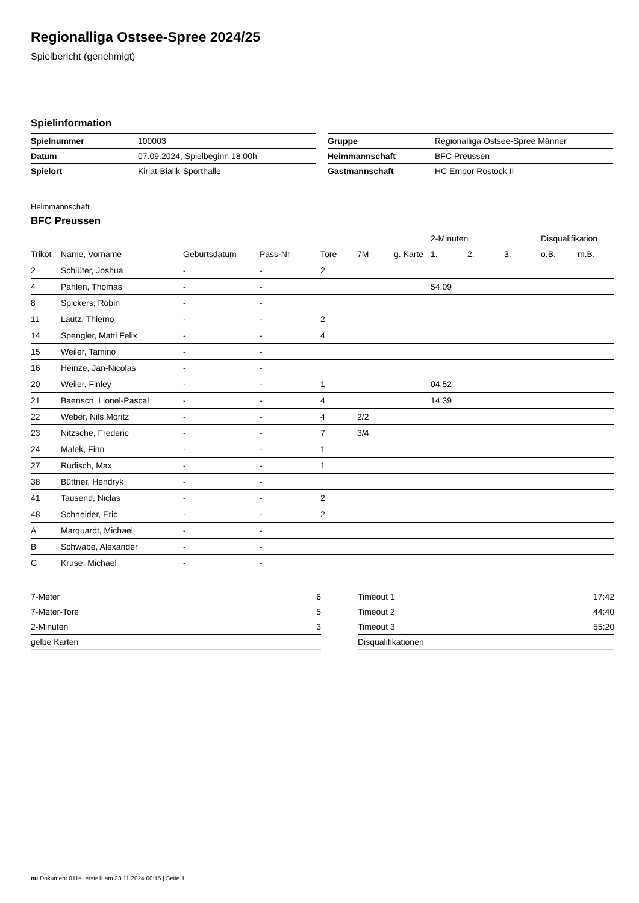Regionalliga Ostsee-Spree 2024/25
Spielbericht (genehmigt)
Spielinformation
| Spielnummer | 100003 |
| Datum | 07.09.2024, Spielbeginn 18:00h |
| Spielort | Kiriat-Bialik-Sporthalle |
| Gruppe | Regionalliga Ostsee-Spree Männer |
| Heimmannschaft | BFC Preussen |
| Gastmannschaft | HC Empor Rostock II |
Heimmannschaft
BFC Preussen
| | | | | | | | 2-Minuten | | | Disqualifikation | |
| --- | --- | --- | --- | --- | --- | --- | --- | --- | --- | --- | --- |
| Trikot | Name, Vorname | Geburtsdatum | Pass-Nr | Tore | 7M | g. Karte | 1. | 2. | 3. | o.B. | m.B. |
| 2 | Schlüter, Joshua | - | - | 2 | | | | | | | |
| 4 | Pahlen, Thomas | - | - | | | | 54:09 | | | | |
| 8 | Spickers, Robin | - | - | | | | | | | | |
| 11 | Lautz, Thiemo | - | - | 2 | | | | | | | |
| 14 | Spengler, Matti Felix | - | - | 4 | | | | | | | |
| 15 | Weiler, Tamino | - | - | | | | | | | | |
| 16 | Heinze, Jan-Nicolas | - | - | | | | | | | | |
| 20 | Weiler, Finley | - | - | 1 | | | 04:52 | | | | |
| 21 | Baensch, Lionel-Pascal | - | - | 4 | | | 14:39 | | | | |
| 22 | Weber, Nils Moritz | - | - | 4 | 2/2 | | | | | | |
| 23 | Nitzsche, Frederic | - | - | 7 | 3/4 | | | | | | |
| 24 | Malek, Finn | - | - | 1 | | | | | | | |
| 27 | Rudisch, Max | - | - | 1 | | | | | | | |
| 38 | Büttner, Hendryk | - | - | | | | | | | | |
| 41 | Tausend, Niclas | - | - | 2 | | | | | | | |
| 48 | Schneider, Eric | - | - | 2 | | | | | | | |
| A | Marquardt, Michael | - | - | | | | | | | | |
| B | Schwabe, Alexander | - | - | | | | | | | | |
| C | Kruse, Michael | - | - | | | | | | | | |
| 7-Meter | 6 |
| 7-Meter-Tore | 5 |
| 2-Minuten | 3 |
| gelbe Karten | |
| Timeout 1 | 17:42 |
| Timeout 2 | 44:40 |
| Timeout 3 | 55:20 |
| Disqualifikationen | |
nu.Dokument 011e, erstellt am 23.11.2024 00:15 | Seite 1